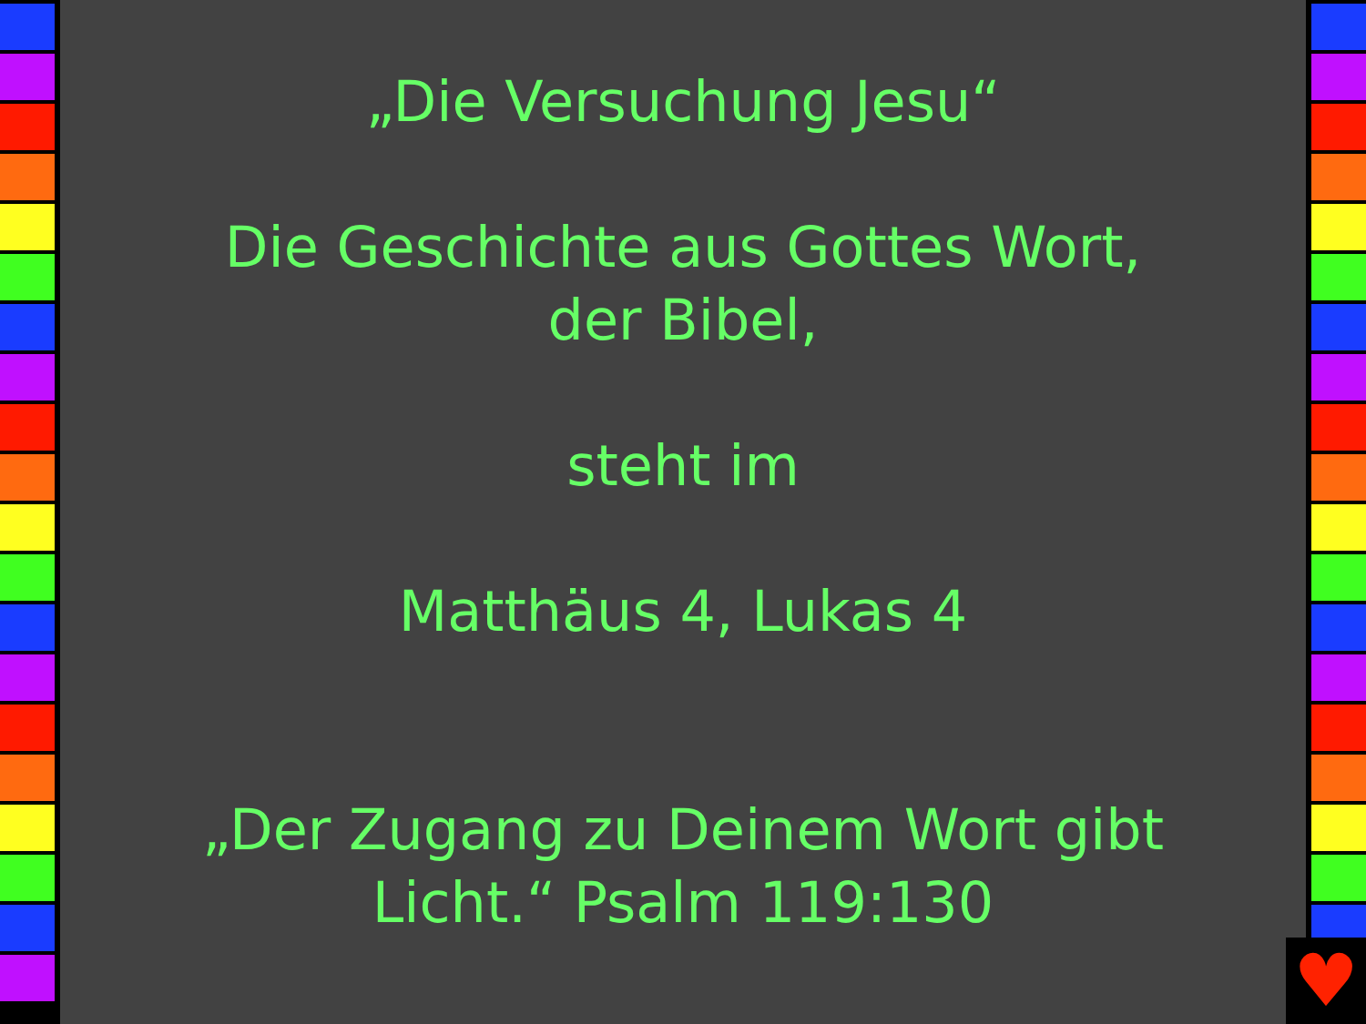„Die Versuchung Jesu“
Die Geschichte aus Gottes Wort,
der Bibel,
steht im
Matthäus 4, Lukas 4
„Der Zugang zu Deinem Wort gibt
Licht.“ Psalm 119:130
♥